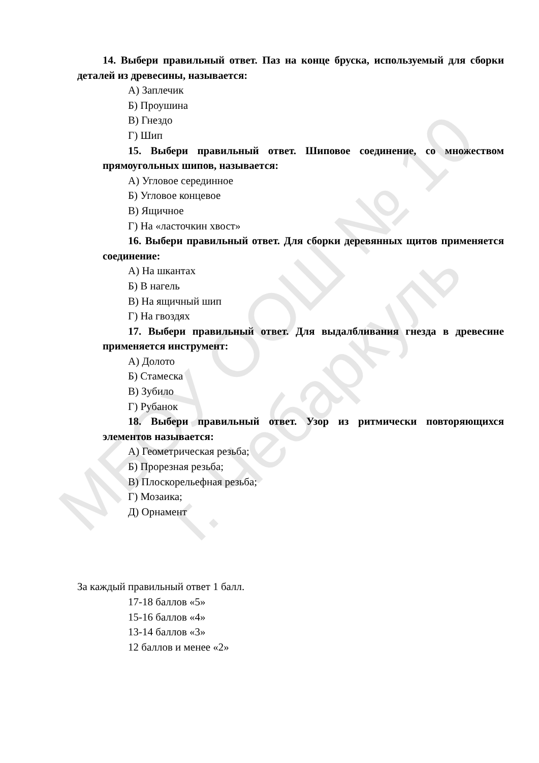МБОУ ООШ № 10
г. Чебаркуль
14. Выбери правильный ответ. Паз на конце бруска, используемый для сборки деталей из древесины, называется:
А) Заплечик
Б) Проушина
В) Гнездо
Г) Шип
15. Выбери правильный ответ. Шиповое соединение, со множеством прямоугольных шипов, называется:
А) Угловое серединное
Б) Угловое концевое
В) Ящичное
Г) На «ласточкин хвост»
16. Выбери правильный ответ. Для сборки деревянных щитов применяется соединение:
А) На шкантах
Б) В нагель
В) На ящичный шип
Г) На гвоздях
17. Выбери правильный ответ. Для выдалбливания гнезда в древесине применяется инструмент:
А) Долото
Б) Стамеска
В) Зубило
Г) Рубанок
18. Выбери правильный ответ. Узор из ритмически повторяющихся элементов называется:
А) Геометрическая резьба;
Б) Прорезная резьба;
В) Плоскорельефная резьба;
Г) Мозаика;
Д) Орнамент
За каждый правильный ответ 1 балл.
17-18 баллов «5»
15-16 баллов «4»
13-14 баллов «3»
12 баллов и менее «2»